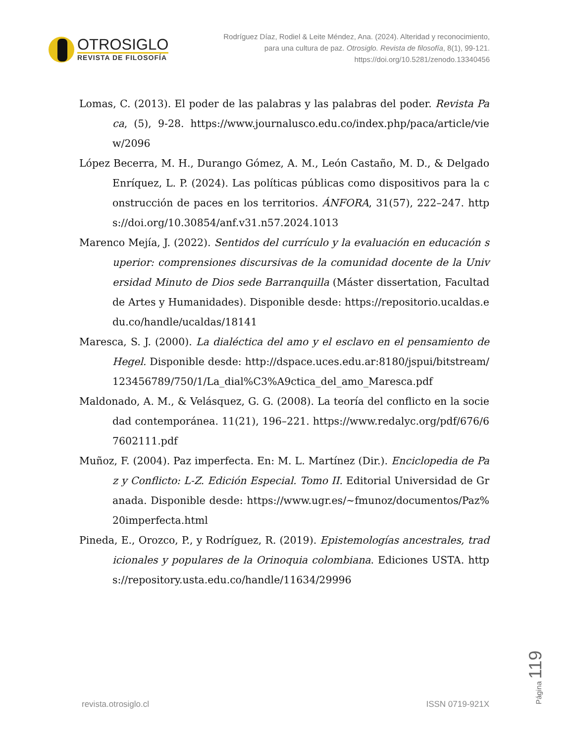OTROSIGLO
REVISTA DE FILOSOFÍA
Rodríguez Díaz, Rodiel & Leite Méndez, Ana. (2024). Alteridad y reconocimiento, para una cultura de paz. Otrosiglo. Revista de filosofía, 8(1), 99-121. https://doi.org/10.5281/zenodo.13340456
Lomas, C. (2013). El poder de las palabras y las palabras del poder. Revista Paca, (5), 9-28. https://www.journalusco.edu.co/index.php/paca/article/view/2096
López Becerra, M. H., Durango Gómez, A. M., León Castaño, M. D., & Delgado Enríquez, L. P. (2024). Las políticas públicas como dispositivos para la construcción de paces en los territorios. ÁNFORA, 31(57), 222–247. https://doi.org/10.30854/anf.v31.n57.2024.1013
Marenco Mejía, J. (2022). Sentidos del currículo y la evaluación en educación superior: comprensiones discursivas de la comunidad docente de la Universidad Minuto de Dios sede Barranquilla (Máster dissertation, Facultad de Artes y Humanidades). Disponible desde: https://repositorio.ucaldas.edu.co/handle/ucaldas/18141
Maresca, S. J. (2000). La dialéctica del amo y el esclavo en el pensamiento de Hegel. Disponible desde: http://dspace.uces.edu.ar:8180/jspui/bitstream/123456789/750/1/La_dial%C3%A9ctica_del_amo_Maresca.pdf
Maldonado, A. M., & Velásquez, G. G. (2008). La teoría del conflicto en la sociedad contemporánea. 11(21), 196–221. https://www.redalyc.org/pdf/676/67602111.pdf
Muñoz, F. (2004). Paz imperfecta. En: M. L. Martínez (Dir.). Enciclopedia de Paz y Conflicto: L-Z. Edición Especial. Tomo II. Editorial Universidad de Granada. Disponible desde: https://www.ugr.es/~fmunoz/documentos/Paz%20imperfecta.html
Pineda, E., Orozco, P., y Rodríguez, R. (2019). Epistemologías ancestrales, tradicionales y populares de la Orinoquia colombiana. Ediciones USTA. https://repository.usta.edu.co/handle/11634/29996
Página 119
revista.otrosiglo.cl ISSN 0719-921X